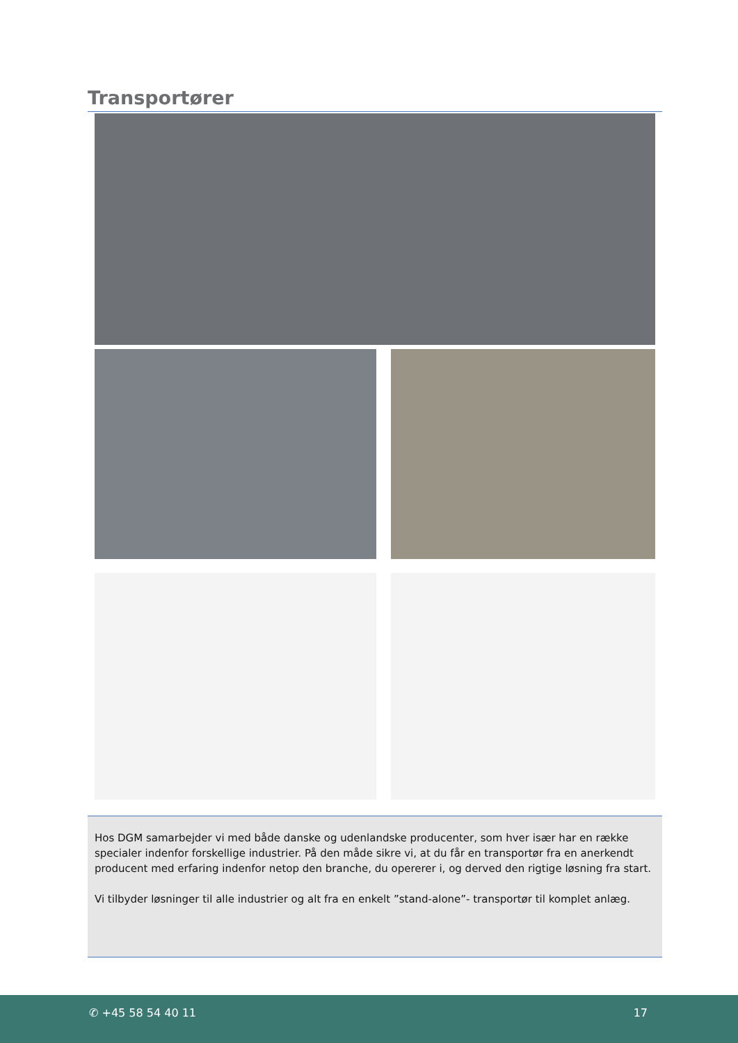Transportører
Hos DGM samarbejder vi med både danske og udenlandske producenter, som hver især har en række specialer indenfor forskellige industrier. På den måde sikre vi, at du får en transportør fra en anerkendt producent med erfaring indenfor netop den branche, du opererer i, og derved den rigtige løsning fra start.
Vi tilbyder løsninger til alle industrier og alt fra en enkelt ”stand-alone”- transportør til komplet anlæg.
✆ +45 58 54 40 11 17